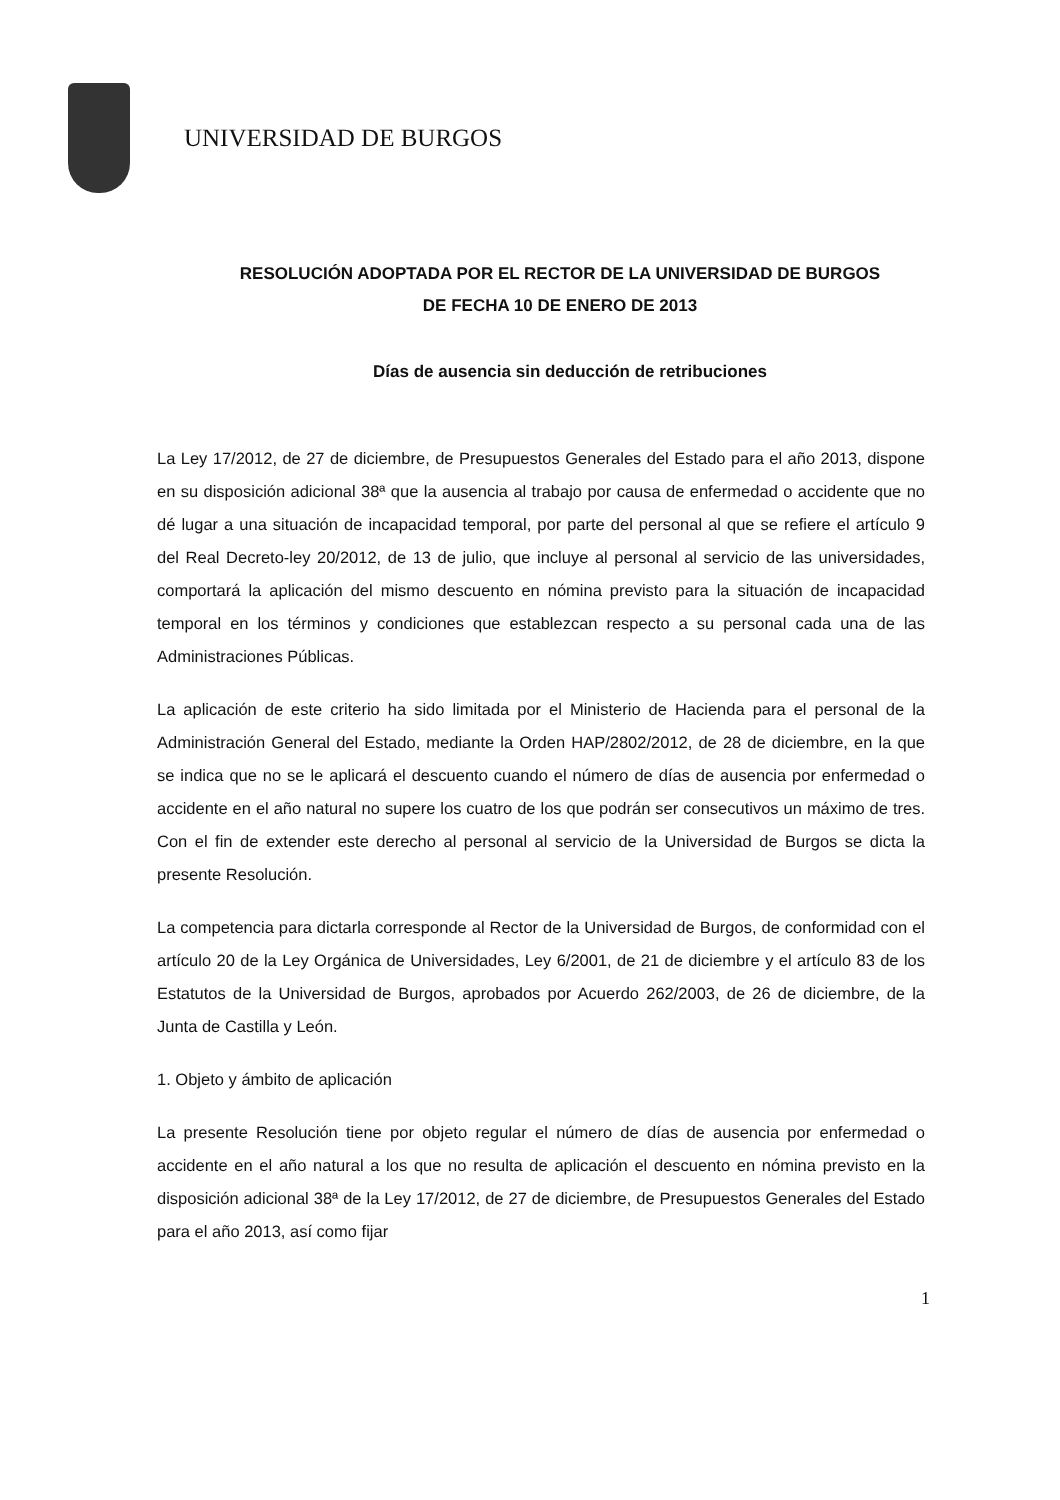UNIVERSIDAD DE BURGOS
RESOLUCIÓN ADOPTADA POR EL RECTOR DE LA UNIVERSIDAD DE BURGOS
DE FECHA 10 DE ENERO DE 2013
Días de ausencia sin deducción de retribuciones
La Ley 17/2012, de 27 de diciembre, de Presupuestos Generales del Estado para el año 2013, dispone en su disposición adicional 38ª que la ausencia al trabajo por causa de enfermedad o accidente que no dé lugar a una situación de incapacidad temporal, por parte del personal al que se refiere el artículo 9 del Real Decreto-ley 20/2012, de 13 de julio, que incluye al personal al servicio de las universidades, comportará la aplicación del mismo descuento en nómina previsto para la situación de incapacidad temporal en los términos y condiciones que establezcan respecto a su personal cada una de las Administraciones Públicas.
La aplicación de este criterio ha sido limitada por el Ministerio de Hacienda para el personal de la Administración General del Estado, mediante la Orden HAP/2802/2012, de 28 de diciembre, en la que se indica que no se le aplicará el descuento cuando el número de días de ausencia por enfermedad o accidente en el año natural no supere los cuatro de los que podrán ser consecutivos un máximo de tres. Con el fin de extender este derecho al personal al servicio de la Universidad de Burgos se dicta la presente Resolución.
La competencia para dictarla corresponde al Rector de la Universidad de Burgos, de conformidad con el artículo 20 de la Ley Orgánica de Universidades, Ley 6/2001, de 21 de diciembre y el artículo 83 de los Estatutos de la Universidad de Burgos, aprobados por Acuerdo 262/2003, de 26 de diciembre, de la Junta de Castilla y León.
1. Objeto y ámbito de aplicación
La presente Resolución tiene por objeto regular el número de días de ausencia por enfermedad o accidente en el año natural a los que no resulta de aplicación el descuento en nómina previsto en la disposición adicional 38ª de la Ley 17/2012, de 27 de diciembre, de Presupuestos Generales del Estado para el año 2013, así como fijar
1